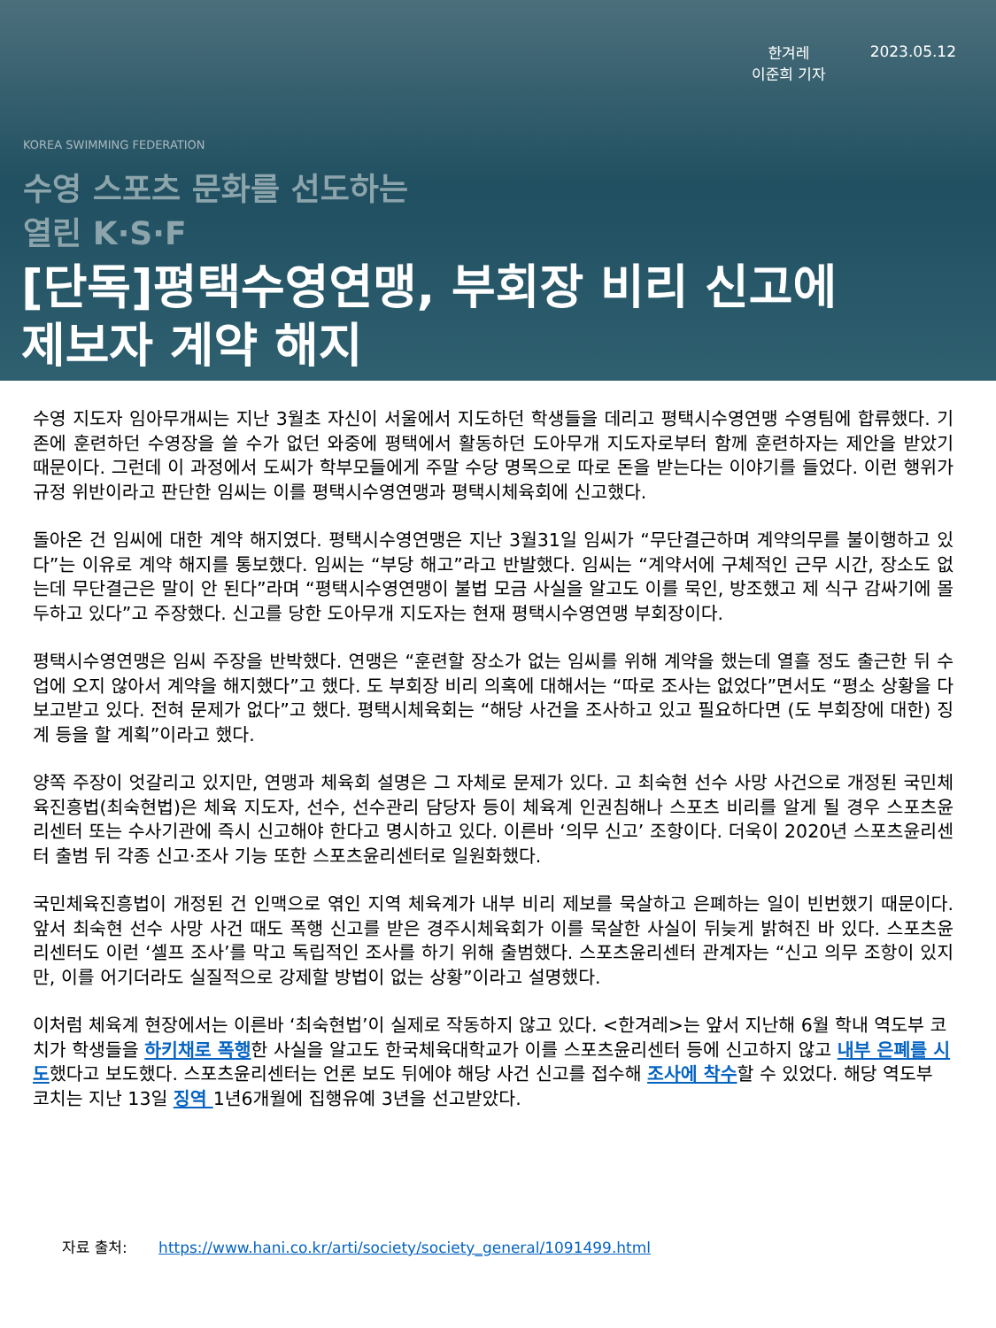한겨레
이준희 기자
2023.05.12
KOREA SWIMMING FEDERATION
수영 스포츠 문화를 선도하는
열린 K·S·F
[단독]평택수영연맹, 부회장 비리 신고에
제보자 계약 해지
수영 지도자 임아무개씨는 지난 3월초 자신이 서울에서 지도하던 학생들을 데리고 평택시수영연맹 수영팀에 합류했다. 기존에 훈련하던 수영장을 쓸 수가 없던 와중에 평택에서 활동하던 도아무개 지도자로부터 함께 훈련하자는 제안을 받았기 때문이다. 그런데 이 과정에서 도씨가 학부모들에게 주말 수당 명목으로 따로 돈을 받는다는 이야기를 들었다. 이런 행위가 규정 위반이라고 판단한 임씨는 이를 평택시수영연맹과 평택시체육회에 신고했다.
돌아온 건 임씨에 대한 계약 해지였다. 평택시수영연맹은 지난 3월31일 임씨가 “무단결근하며 계약의무를 불이행하고 있다”는 이유로 계약 해지를 통보했다. 임씨는 “부당 해고”라고 반발했다. 임씨는 “계약서에 구체적인 근무 시간, 장소도 없는데 무단결근은 말이 안 된다”라며 “평택시수영연맹이 불법 모금 사실을 알고도 이를 묵인, 방조했고 제 식구 감싸기에 몰두하고 있다”고 주장했다. 신고를 당한 도아무개 지도자는 현재 평택시수영연맹 부회장이다.
평택시수영연맹은 임씨 주장을 반박했다. 연맹은 “훈련할 장소가 없는 임씨를 위해 계약을 했는데 열흘 정도 출근한 뒤 수업에 오지 않아서 계약을 해지했다”고 했다. 도 부회장 비리 의혹에 대해서는 “따로 조사는 없었다”면서도 “평소 상황을 다 보고받고 있다. 전혀 문제가 없다”고 했다. 평택시체육회는 “해당 사건을 조사하고 있고 필요하다면 (도 부회장에 대한) 징계 등을 할 계획”이라고 했다.
양쪽 주장이 엇갈리고 있지만, 연맹과 체육회 설명은 그 자체로 문제가 있다. 고 최숙현 선수 사망 사건으로 개정된 국민체육진흥법(최숙현법)은 체육 지도자, 선수, 선수관리 담당자 등이 체육계 인권침해나 스포츠 비리를 알게 될 경우 스포츠윤리센터 또는 수사기관에 즉시 신고해야 한다고 명시하고 있다. 이른바 ‘의무 신고’ 조항이다. 더욱이 2020년 스포츠윤리센터 출범 뒤 각종 신고·조사 기능 또한 스포츠윤리센터로 일원화했다.
국민체육진흥법이 개정된 건 인맥으로 엮인 지역 체육계가 내부 비리 제보를 묵살하고 은폐하는 일이 빈번했기 때문이다. 앞서 최숙현 선수 사망 사건 때도 폭행 신고를 받은 경주시체육회가 이를 묵살한 사실이 뒤늦게 밝혀진 바 있다. 스포츠윤리센터도 이런 ‘셀프 조사’를 막고 독립적인 조사를 하기 위해 출범했다. 스포츠윤리센터 관계자는 “신고 의무 조항이 있지만, 이를 어기더라도 실질적으로 강제할 방법이 없는 상황”이라고 설명했다.
이처럼 체육계 현장에서는 이른바 ‘최숙현법’이 실제로 작동하지 않고 있다. <한겨레>는 앞서 지난해 6월 학내 역도부 코치가 학생들을 하키채로 폭행한 사실을 알고도 한국체육대학교가 이를 스포츠윤리센터 등에 신고하지 않고 내부 은폐를 시도했다고 보도했다. 스포츠윤리센터는 언론 보도 뒤에야 해당 사건 신고를 접수해 조사에 착수할 수 있었다. 해당 역도부 코치는 지난 13일 징역 1년6개월에 집행유예 3년을 선고받았다.
자료 출처: https://www.hani.co.kr/arti/society/society_general/1091499.html